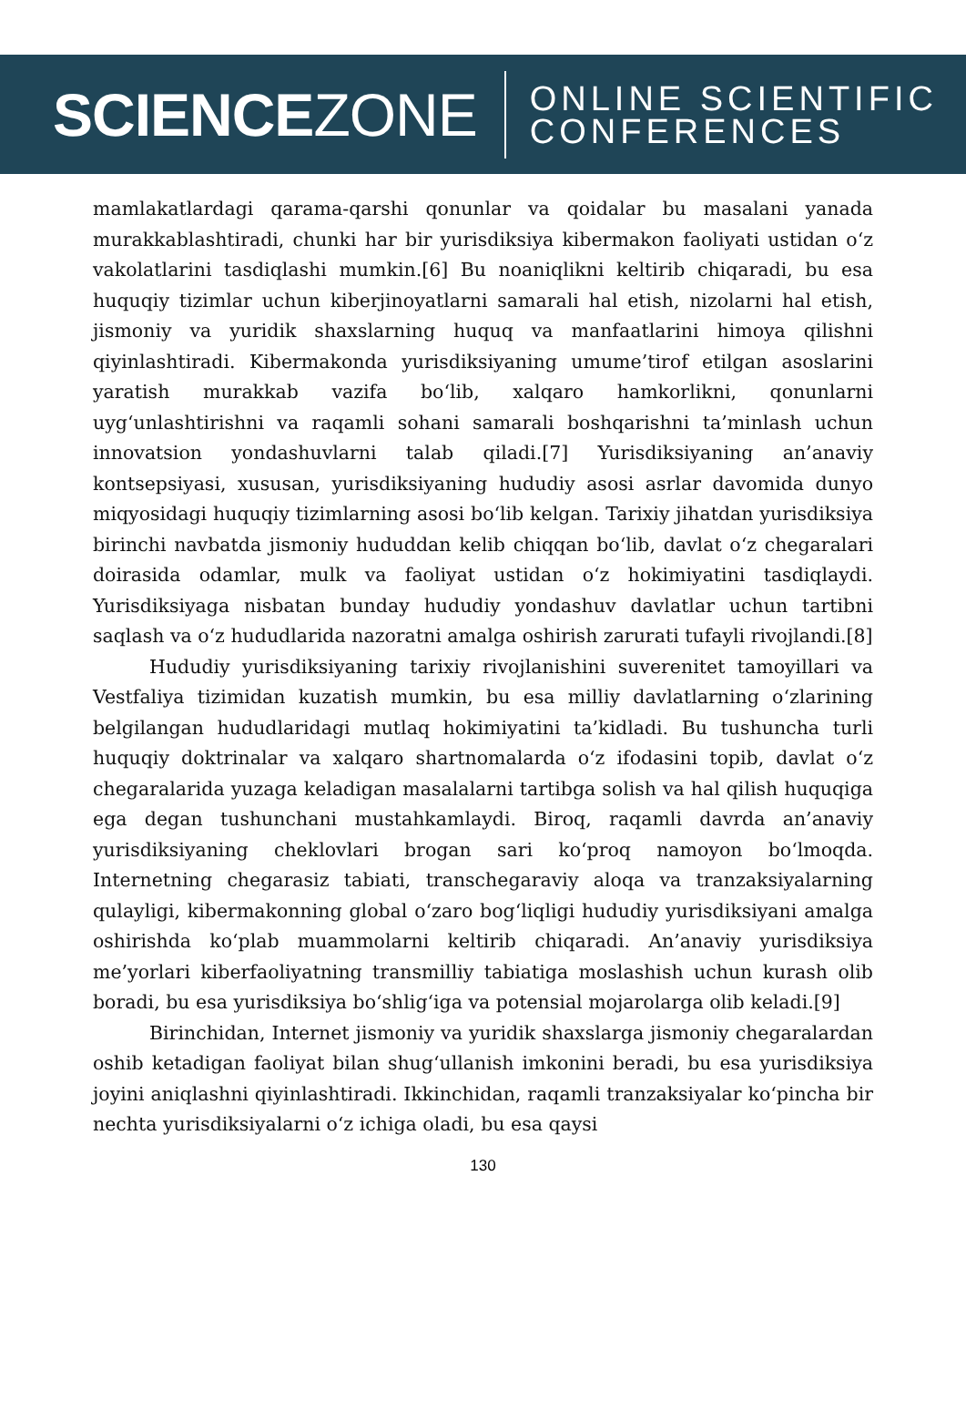SCIENCEZONE
ONLINE SCIENTIFIC
CONFERENCES
mamlakatlardagi qarama-qarshi qonunlar va qoidalar bu masalani yanada murakkablashtiradi, chunki har bir yurisdiksiya kibermakon faoliyati ustidan o‘z vakolatlarini tasdiqlashi mumkin.[6] Bu noaniqlikni keltirib chiqaradi, bu esa huquqiy tizimlar uchun kiberjinoyatlarni samarali hal etish, nizolarni hal etish, jismoniy va yuridik shaxslarning huquq va manfaatlarini himoya qilishni qiyinlashtiradi. Kibermakonda yurisdiksiyaning umume’tirof etilgan asoslarini yaratish murakkab vazifa bo‘lib, xalqaro hamkorlikni, qonunlarni uyg‘unlashtirishni va raqamli sohani samarali boshqarishni ta’minlash uchun innovatsion yondashuvlarni talab qiladi.[7] Yurisdiksiyaning an’anaviy kontsepsiyasi, xususan, yurisdiksiyaning hududiy asosi asrlar davomida dunyo miqyosidagi huquqiy tizimlarning asosi bo‘lib kelgan. Tarixiy jihatdan yurisdiksiya birinchi navbatda jismoniy hududdan kelib chiqqan bo‘lib, davlat o‘z chegaralari doirasida odamlar, mulk va faoliyat ustidan o‘z hokimiyatini tasdiqlaydi. Yurisdiksiyaga nisbatan bunday hududiy yondashuv davlatlar uchun tartibni saqlash va o‘z hududlarida nazoratni amalga oshirish zarurati tufayli rivojlandi.[8]
Hududiy yurisdiksiyaning tarixiy rivojlanishini suverenitet tamoyillari va Vestfaliya tizimidan kuzatish mumkin, bu esa milliy davlatlarning o‘zlarining belgilangan hududlaridagi mutlaq hokimiyatini ta’kidladi. Bu tushuncha turli huquqiy doktrinalar va xalqaro shartnomalarda o‘z ifodasini topib, davlat o‘z chegaralarida yuzaga keladigan masalalarni tartibga solish va hal qilish huquqiga ega degan tushunchani mustahkamlaydi. Biroq, raqamli davrda an’anaviy yurisdiksiyaning cheklovlari brogan sari ko‘proq namoyon bo‘lmoqda. Internetning chegarasiz tabiati, transchegaraviy aloqa va tranzaksiyalarning qulayligi, kibermakonning global o‘zaro bog‘liqligi hududiy yurisdiksiyani amalga oshirishda ko‘plab muammolarni keltirib chiqaradi. An’anaviy yurisdiksiya me’yorlari kiberfaoliyatning transmilliy tabiatiga moslashish uchun kurash olib boradi, bu esa yurisdiksiya bo‘shlig‘iga va potensial mojarolarga olib keladi.[9]
Birinchidan, Internet jismoniy va yuridik shaxslarga jismoniy chegaralardan oshib ketadigan faoliyat bilan shug‘ullanish imkonini beradi, bu esa yurisdiksiya joyini aniqlashni qiyinlashtiradi. Ikkinchidan, raqamli tranzaksiyalar ko‘pincha bir nechta yurisdiksiyalarni o‘z ichiga oladi, bu esa qaysi
130